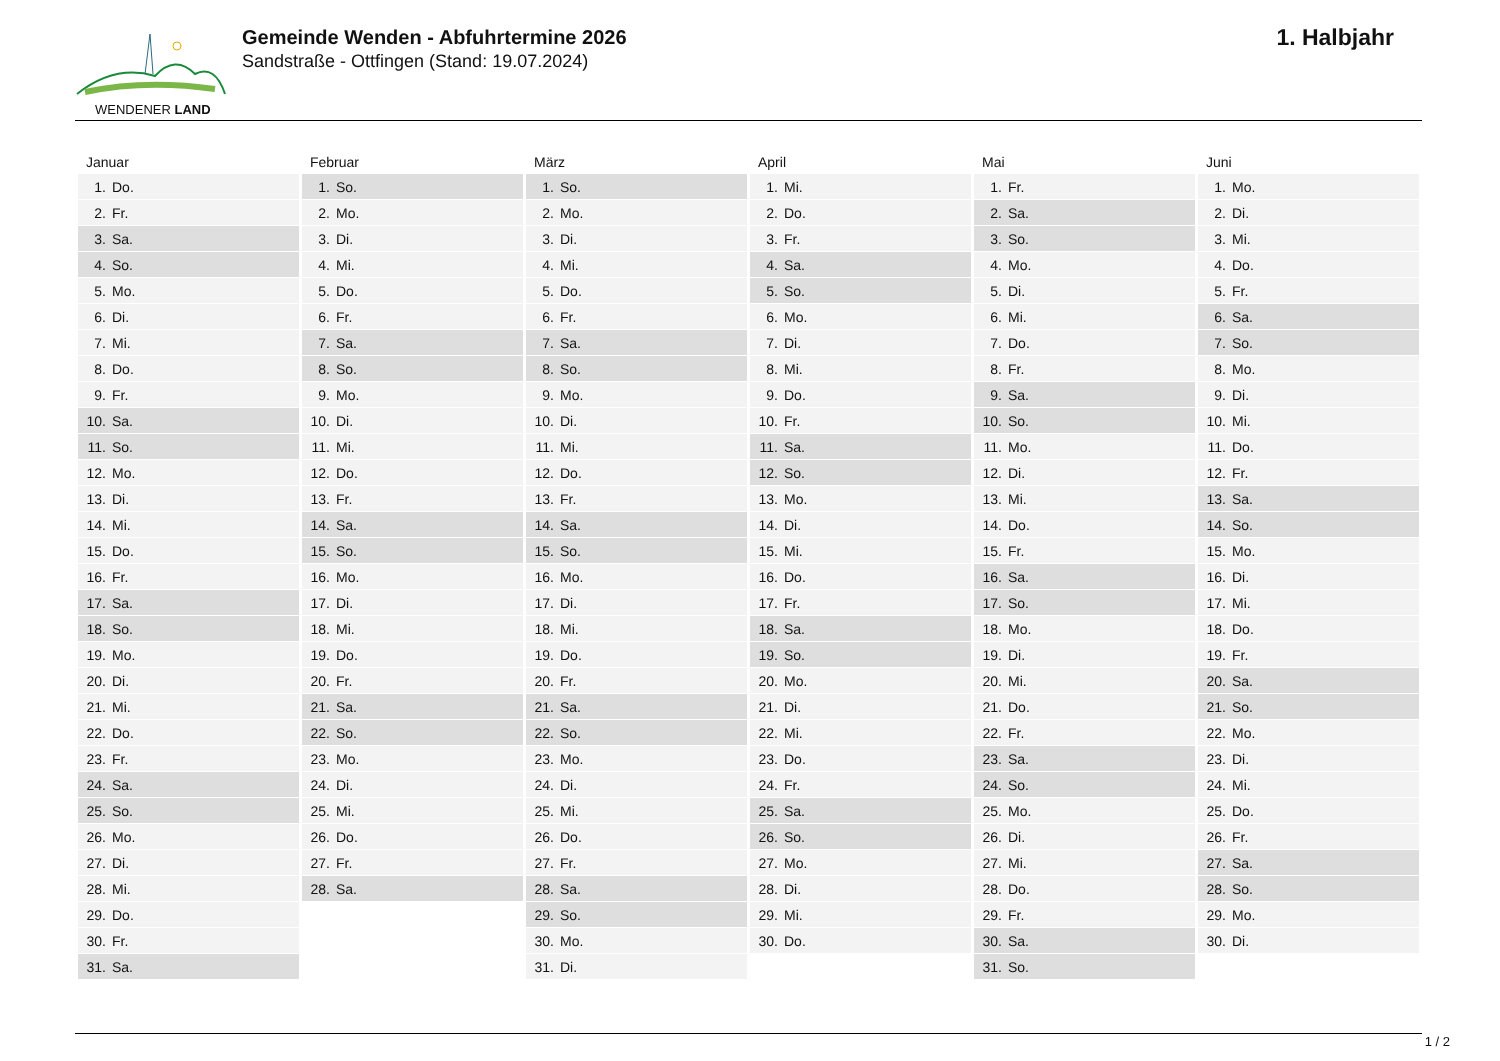WENDENER LAND
Gemeinde Wenden - Abfuhrtermine 2026
Sandstraße - Ottfingen (Stand: 19.07.2024)
1. Halbjahr
| Januar | Februar | März | April | Mai | Juni |
| --- | --- | --- | --- | --- | --- |
| 1. Do. | 1. So. | 1. So. | 1. Mi. | 1. Fr. | 1. Mo. |
| 2. Fr. | 2. Mo. | 2. Mo. | 2. Do. | 2. Sa. | 2. Di. |
| 3. Sa. | 3. Di. | 3. Di. | 3. Fr. | 3. So. | 3. Mi. |
| 4. So. | 4. Mi. | 4. Mi. | 4. Sa. | 4. Mo. | 4. Do. |
| 5. Mo. | 5. Do. | 5. Do. | 5. So. | 5. Di. | 5. Fr. |
| 6. Di. | 6. Fr. | 6. Fr. | 6. Mo. | 6. Mi. | 6. Sa. |
| 7. Mi. | 7. Sa. | 7. Sa. | 7. Di. | 7. Do. | 7. So. |
| 8. Do. | 8. So. | 8. So. | 8. Mi. | 8. Fr. | 8. Mo. |
| 9. Fr. | 9. Mo. | 9. Mo. | 9. Do. | 9. Sa. | 9. Di. |
| 10. Sa. | 10. Di. | 10. Di. | 10. Fr. | 10. So. | 10. Mi. |
| 11. So. | 11. Mi. | 11. Mi. | 11. Sa. | 11. Mo. | 11. Do. |
| 12. Mo. | 12. Do. | 12. Do. | 12. So. | 12. Di. | 12. Fr. |
| 13. Di. | 13. Fr. | 13. Fr. | 13. Mo. | 13. Mi. | 13. Sa. |
| 14. Mi. | 14. Sa. | 14. Sa. | 14. Di. | 14. Do. | 14. So. |
| 15. Do. | 15. So. | 15. So. | 15. Mi. | 15. Fr. | 15. Mo. |
| 16. Fr. | 16. Mo. | 16. Mo. | 16. Do. | 16. Sa. | 16. Di. |
| 17. Sa. | 17. Di. | 17. Di. | 17. Fr. | 17. So. | 17. Mi. |
| 18. So. | 18. Mi. | 18. Mi. | 18. Sa. | 18. Mo. | 18. Do. |
| 19. Mo. | 19. Do. | 19. Do. | 19. So. | 19. Di. | 19. Fr. |
| 20. Di. | 20. Fr. | 20. Fr. | 20. Mo. | 20. Mi. | 20. Sa. |
| 21. Mi. | 21. Sa. | 21. Sa. | 21. Di. | 21. Do. | 21. So. |
| 22. Do. | 22. So. | 22. So. | 22. Mi. | 22. Fr. | 22. Mo. |
| 23. Fr. | 23. Mo. | 23. Mo. | 23. Do. | 23. Sa. | 23. Di. |
| 24. Sa. | 24. Di. | 24. Di. | 24. Fr. | 24. So. | 24. Mi. |
| 25. So. | 25. Mi. | 25. Mi. | 25. Sa. | 25. Mo. | 25. Do. |
| 26. Mo. | 26. Do. | 26. Do. | 26. So. | 26. Di. | 26. Fr. |
| 27. Di. | 27. Fr. | 27. Fr. | 27. Mo. | 27. Mi. | 27. Sa. |
| 28. Mi. | 28. Sa. | 28. Sa. | 28. Di. | 28. Do. | 28. So. |
| 29. Do. | | 29. So. | 29. Mi. | 29. Fr. | 29. Mo. |
| 30. Fr. | | 30. Mo. | 30. Do. | 30. Sa. | 30. Di. |
| 31. Sa. | | 31. Di. | | 31. So. | |
1 / 2